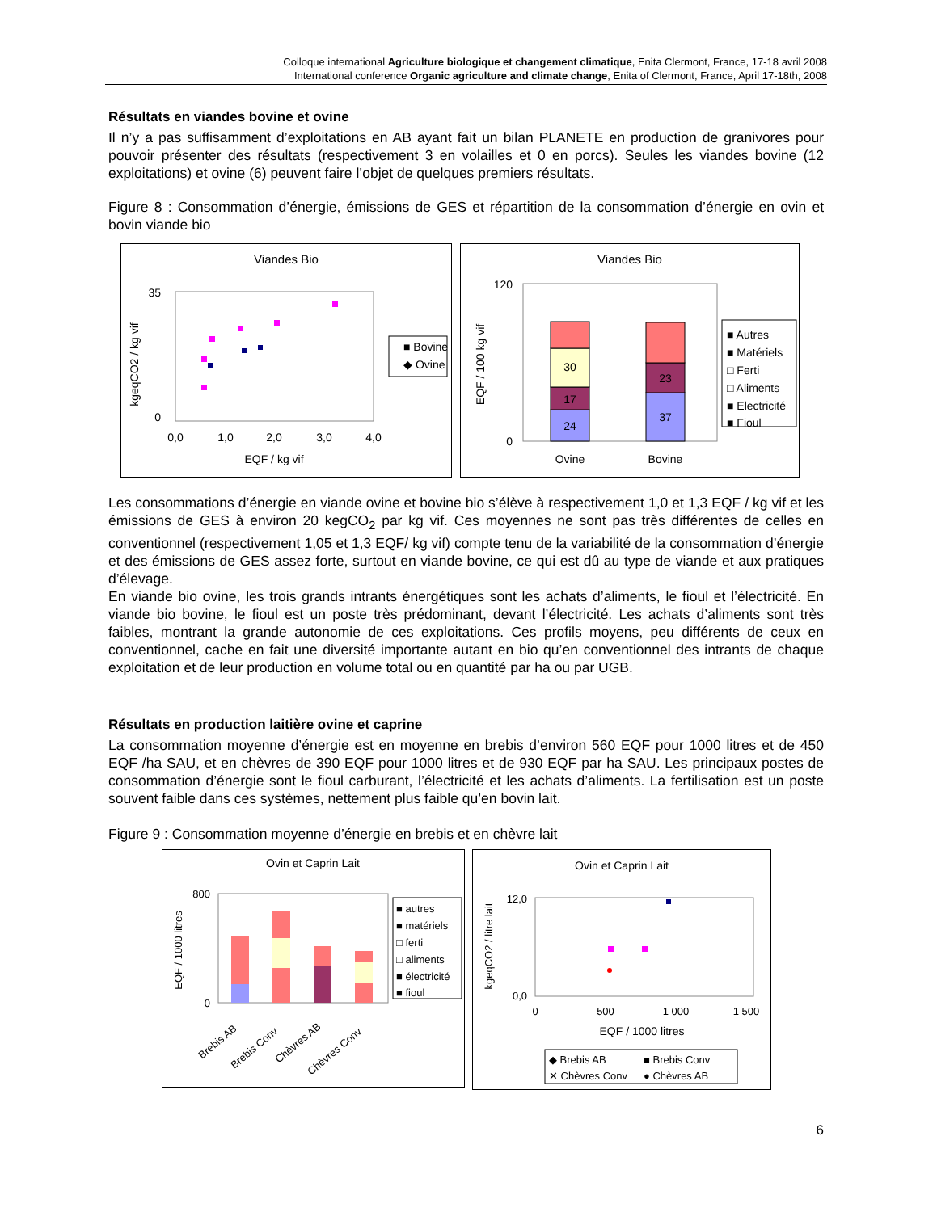Colloque international Agriculture biologique et changement climatique, Enita Clermont, France, 17-18 avril 2008
International conference Organic agriculture and climate change, Enita of Clermont, France, April 17-18th, 2008
Résultats en viandes bovine et ovine
Il n’y a pas suffisamment d’exploitations en AB ayant fait un bilan PLANETE en production de granivores pour pouvoir présenter des résultats (respectivement 3 en volailles et 0 en porcs). Seules les viandes bovine (12 exploitations) et ovine (6) peuvent faire l’objet de quelques premiers résultats.
Figure 8 : Consommation d’énergie, émissions de GES et répartition de la consommation d’énergie en ovin et bovin viande bio
Viandes Bio
35
0
kgeqCO2 / kg vif
0,0
1,0
2,0
3,0
4,0
EQF / kg vif
■ Bovine
◆ Ovine
Viandes Bio
120
0
EQF / 100 kg vif
24
17
30
37
23
Ovine
Bovine
■ Autres
■ Matériels
□ Ferti
□ Aliments
■ Electricité
■ Fioul
Les consommations d’énergie en viande ovine et bovine bio s’élève à respectivement 1,0 et 1,3 EQF / kg vif et les émissions de GES à environ 20 kegCO<sub>2</sub> par kg vif. Ces moyennes ne sont pas très différentes de celles en conventionnel (respectivement 1,05 et 1,3 EQF/ kg vif) compte tenu de la variabilité de la consommation d’énergie et des émissions de GES assez forte, surtout en viande bovine, ce qui est dû au type de viande et aux pratiques d’élevage.
En viande bio ovine, les trois grands intrants énergétiques sont les achats d’aliments, le fioul et l’électricité. En viande bio bovine, le fioul est un poste très prédominant, devant l’électricité. Les achats d’aliments sont très faibles, montrant la grande autonomie de ces exploitations. Ces profils moyens, peu différents de ceux en conventionnel, cache en fait une diversité importante autant en bio qu’en conventionnel des intrants de chaque exploitation et de leur production en volume total ou en quantité par ha ou par UGB.
Résultats en production laitière ovine et caprine
La consommation moyenne d’énergie est en moyenne en brebis d’environ 560 EQF pour 1000 litres et de 450 EQF /ha SAU, et en chèvres de 390 EQF pour 1000 litres et de 930 EQF par ha SAU. Les principaux postes de consommation d’énergie sont le fioul carburant, l’électricité et les achats d’aliments. La fertilisation est un poste souvent faible dans ces systèmes, nettement plus faible qu’en bovin lait.
Figure 9 : Consommation moyenne d’énergie en brebis et en chèvre lait
Ovin et Caprin Lait
800
0
EQF / 1000 litres
Brebis AB
Brebis Conv
Chèvres AB
Chèvres Conv
■ autres
■ matériels
□ ferti
□ aliments
■ électricité
■ fioul
Ovin et Caprin Lait
12,0
0,0
kgeqCO2 / litre lait
0
500
1 000
1 500
EQF / 1000 litres
◆ Brebis AB
■ Brebis Conv
✕ Chèvres Conv
● Chèvres AB
6